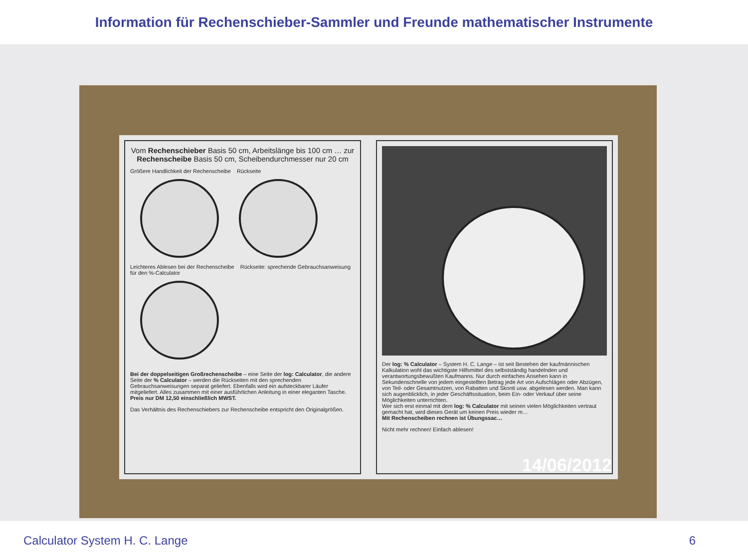Information für Rechenschieber-Sammler und Freunde mathematischer Instrumente
Vom Rechenschieber Basis 50 cm, Arbeitslänge bis 100 cm … zur Rechenscheibe Basis 50 cm, Scheibendurchmesser nur 20 cm
Größere Handlichkeit der Rechenscheibe Rückseite
Leichteres Ablesen bei der Rechenscheibe Rückseite: sprechende Gebrauchsanweisung für den %-Calculator
Bei der doppelseitigen Großrechenscheibe – eine Seite der log: Calculator, die andere Seite der % Calculator – werden die Rückseiten mit den sprechenden Gebrauchsanweisungen separat geliefert. Ebenfalls wird ein aufsteckbarer Läufer mitgeliefert. Alles zusammen mit einer ausführlichen Anleitung in einer eleganten Tasche.
Preis nur DM 12,50 einschließlich MWST.
Das Verhältnis des Rechenschiebers zur Rechenscheibe entspricht den Originalgrößen.
Der log: % Calculator – System H. C. Lange – ist seit Bestehen der kaufmännischen Kalkulation wohl das wichtigste Hilfsmittel des selbstständig handelnden und verantwortungsbewußten Kaufmanns. Nur durch einfaches Ansehen kann in Sekundenschnelle von jedem eingestellten Betrag jede Art von Aufschlägen oder Abzügen, von Teil- oder Gesamtnutzen, von Rabatten und Skonti usw. abgelesen werden. Man kann sich augenblicklich, in jeder Geschäftssituation, beim Ein- oder Verkauf über seine Möglichkeiten unterrichten.
Wer sich erst einmal mit dem log: % Calculator mit seinen vielen Möglichkeiten vertraut gemacht hat, wird dieses Gerät um keinen Preis wieder m…
Mit Rechenscheiben rechnen ist Übungssac…
Nicht mehr rechnen! Einfach ablesen!
14/06/2012
Calculator System H. C. Lange 6